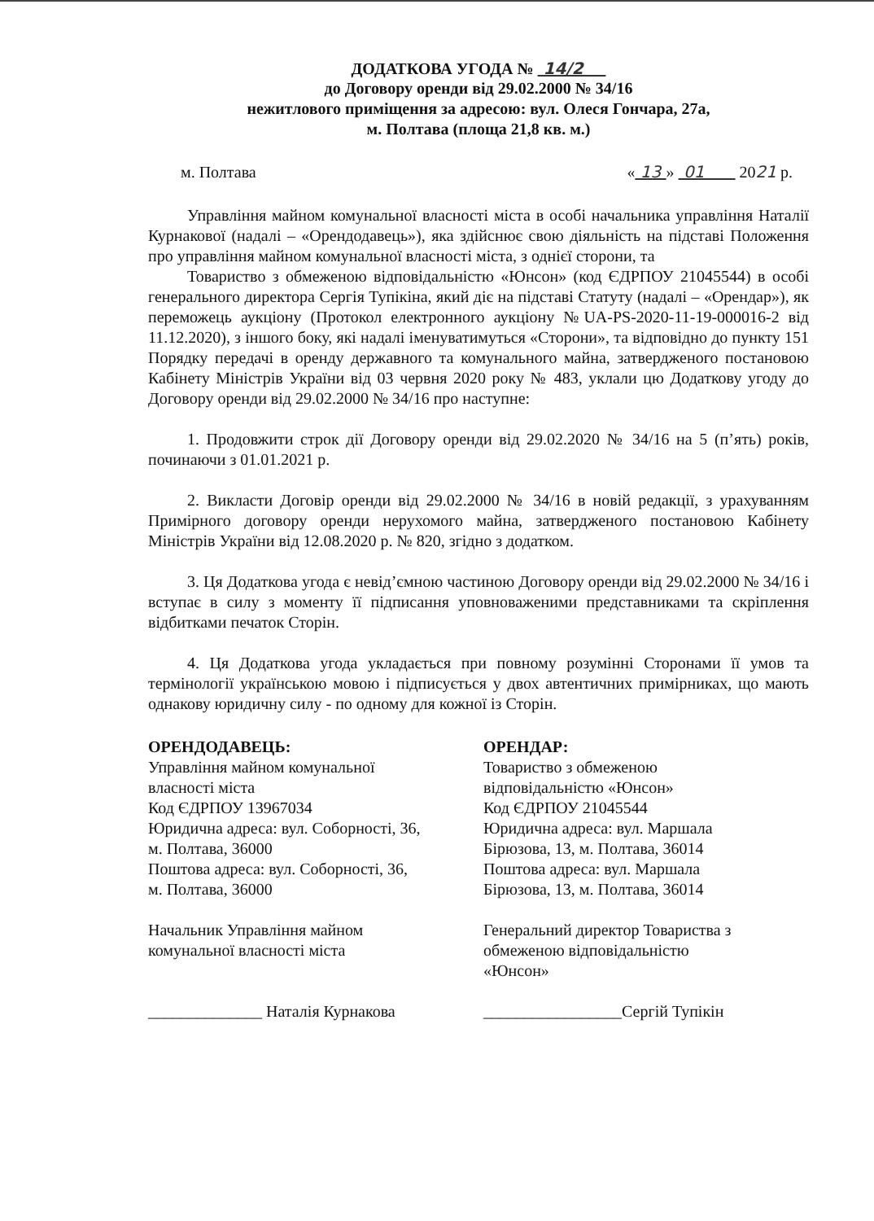ДОДАТКОВА УГОДА № 14/2
до Договору оренди від 29.02.2000 № 34/16
нежитлового приміщення за адресою: вул. Олеся Гончара, 27а,
м. Полтава (площа 21,8 кв. м.)
м. Полтава « 13 » 01 2021 р.
Управління майном комунальної власності міста в особі начальника управління Наталії Курнакової (надалі – «Орендодавець»), яка здійснює свою діяльність на підставі Положення про управління майном комунальної власності міста, з однієї сторони, та
Товариство з обмеженою відповідальністю «Юнсон» (код ЄДРПОУ 21045544) в особі генерального директора Сергія Тупікіна, який діє на підставі Статуту (надалі – «Орендар»), як переможець аукціону (Протокол електронного аукціону №UA-PS-2020-11-19-000016-2 від 11.12.2020), з іншого боку, які надалі іменуватимуться «Сторони», та відповідно до пункту 151 Порядку передачі в оренду державного та комунального майна, затвердженого постановою Кабінету Міністрів України від 03 червня 2020 року № 483, уклали цю Додаткову угоду до Договору оренди від 29.02.2000 № 34/16 про наступне:
1. Продовжити строк дії Договору оренди від 29.02.2020 № 34/16 на 5 (п’ять) років, починаючи з 01.01.2021 р.
2. Викласти Договір оренди від 29.02.2000 № 34/16 в новій редакції, з урахуванням Примірного договору оренди нерухомого майна, затвердженого постановою Кабінету Міністрів України від 12.08.2020 р. № 820, згідно з додатком.
3. Ця Додаткова угода є невід’ємною частиною Договору оренди від 29.02.2000 № 34/16 і вступає в силу з моменту її підписання уповноваженими представниками та скріплення відбитками печаток Сторін.
4. Ця Додаткова угода укладається при повному розумінні Сторонами її умов та термінології українською мовою і підписується у двох автентичних примірниках, що мають однакову юридичну силу - по одному для кожної із Сторін.
ОРЕНДОДАВЕЦЬ:
Управління майном комунальної
власності міста
Код ЄДРПОУ 13967034
Юридична адреса: вул. Соборності, 36,
м. Полтава, 36000
Поштова адреса: вул. Соборності, 36,
м. Полтава, 36000
Начальник Управління майном
комунальної власності міста
______________ Наталія Курнакова
ОРЕНДАР:
Товариство з обмеженою
відповідальністю «Юнсон»
Код ЄДРПОУ 21045544
Юридична адреса: вул. Маршала
Бірюзова, 13, м. Полтава, 36014
Поштова адреса: вул. Маршала
Бірюзова, 13, м. Полтава, 36014
Генеральний директор Товариства з
обмеженою відповідальністю
«Юнсон»
_________________Сергій Тупікін